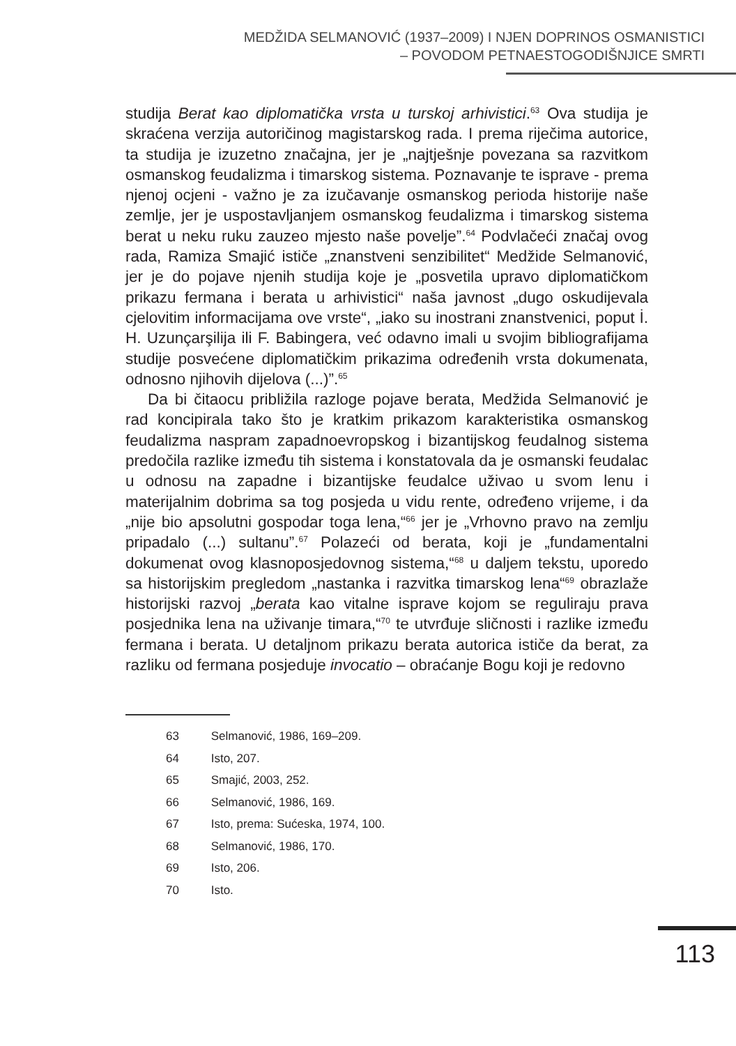MEDŽIDA SELMANOVIĆ (1937–2009) I NJEN DOPRINOS OSMANISTICI
– POVODOM PETNAESTOGODIŠNJICE SMRTI
studija Berat kao diplomatička vrsta u turskoj arhivistici.<sup>63</sup> Ova studija je skraćena verzija autoričinog magistarskog rada. I prema riječima autorice, ta studija je izuzetno značajna, jer je „najtješnje povezana sa razvitkom osmanskog feudalizma i timarskog sistema. Poznavanje te isprave - prema njenoj ocjeni - važno je za izučavanje osmanskog perioda historije naše zemlje, jer je uspostavljanjem osmanskog feudalizma i timarskog sistema berat u neku ruku zauzeo mjesto naše povelje”.<sup>64</sup> Podvlačeći značaj ovog rada, Ramiza Smajić ističe „znanstveni senzibilitet“ Medžide Selmanović, jer je do pojave njenih studija koje je „posvetila upravo diplomatičkom prikazu fermana i berata u arhivistici“ naša javnost „dugo oskudijevala cjelovitim informacijama ove vrste“, „iako su inostrani znanstvenici, poput İ. H. Uzunçarşilija ili F. Babingera, već odavno imali u svojim bibliografijama studije posvećene diplomatičkim prikazima određenih vrsta dokumenata, odnosno njihovih dijelova (...)”.<sup>65</sup>
Da bi čitaocu približila razloge pojave berata, Medžida Selmanović je rad koncipirala tako što je kratkim prikazom karakteristika osmanskog feudalizma naspram zapadnoevropskog i bizantijskog feudalnog sistema predočila razlike između tih sistema i konstatovala da je osmanski feudalac u odnosu na zapadne i bizantijske feudalce uživao u svom lenu i materijalnim dobrima sa tog posjeda u vidu rente, određeno vrijeme, i da „nije bio apsolutni gospodar toga lena,“<sup>66</sup> jer je „Vrhovno pravo na zemlju pripadalo (...) sultanu”.<sup>67</sup> Polazeći od berata, koji je „fundamentalni dokumenat ovog klasnoposjedovnog sistema,“<sup>68</sup> u daljem tekstu, uporedo sa historijskim pregledom „nastanka i razvitka timarskog lena“<sup>69</sup> obrazlaže historijski razvoj „berata kao vitalne isprave kojom se reguliraju prava posjednika lena na uživanje timara,“<sup>70</sup> te utvrđuje sličnosti i razlike između fermana i berata. U detaljnom prikazu berata autorica ističe da berat, za razliku od fermana posjeduje invocatio – obraćanje Bogu koji je redovno
63 Selmanović, 1986, 169–209.
64 Isto, 207.
65 Smajić, 2003, 252.
66 Selmanović, 1986, 169.
67 Isto, prema: Sućeska, 1974, 100.
68 Selmanović, 1986, 170.
69 Isto, 206.
70 Isto.
113